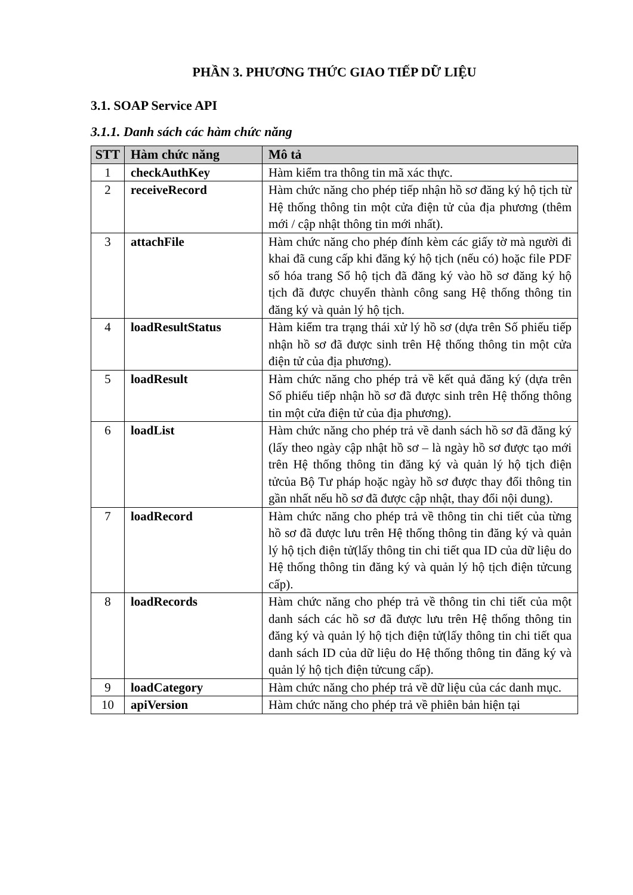PHẦN 3. PHƯƠNG THỨC GIAO TIẾP DỮ LIỆU
3.1. SOAP Service API
3.1.1. Danh sách các hàm chức năng
| STT | Hàm chức năng | Mô tả |
| --- | --- | --- |
| 1 | checkAuthKey | Hàm kiểm tra thông tin mã xác thực. |
| 2 | receiveRecord | Hàm chức năng cho phép tiếp nhận hồ sơ đăng ký hộ tịch từ Hệ thống thông tin một cửa điện tử của địa phương (thêm mới / cập nhật thông tin mới nhất). |
| 3 | attachFile | Hàm chức năng cho phép đính kèm các giấy tờ mà người đi khai đã cung cấp khi đăng ký hộ tịch (nếu có) hoặc file PDF số hóa trang Sổ hộ tịch đã đăng ký vào hồ sơ đăng ký hộ tịch đã được chuyển thành công sang Hệ thống thông tin đăng ký và quản lý hộ tịch. |
| 4 | loadResultStatus | Hàm kiểm tra trạng thái xử lý hồ sơ (dựa trên Số phiếu tiếp nhận hồ sơ đã được sinh trên Hệ thống thông tin một cửa điện tử của địa phương). |
| 5 | loadResult | Hàm chức năng cho phép trả về kết quả đăng ký (dựa trên Số phiếu tiếp nhận hồ sơ đã được sinh trên Hệ thống thông tin một cửa điện tử của địa phương). |
| 6 | loadList | Hàm chức năng cho phép trả về danh sách hồ sơ đã đăng ký (lấy theo ngày cập nhật hồ sơ – là ngày hồ sơ được tạo mới trên Hệ thống thông tin đăng ký và quản lý hộ tịch điện tửcủa Bộ Tư pháp hoặc ngày hồ sơ được thay đổi thông tin gần nhất nếu hồ sơ đã được cập nhật, thay đổi nội dung). |
| 7 | loadRecord | Hàm chức năng cho phép trả về thông tin chi tiết của từng hồ sơ đã được lưu trên Hệ thống thông tin đăng ký và quản lý hộ tịch điện tử(lấy thông tin chi tiết qua ID của dữ liệu do Hệ thống thông tin đăng ký và quản lý hộ tịch điện tửcung cấp). |
| 8 | loadRecords | Hàm chức năng cho phép trả về thông tin chi tiết của một danh sách các hồ sơ đã được lưu trên Hệ thống thông tin đăng ký và quản lý hộ tịch điện tử(lấy thông tin chi tiết qua danh sách ID của dữ liệu do Hệ thống thông tin đăng ký và quản lý hộ tịch điện tửcung cấp). |
| 9 | loadCategory | Hàm chức năng cho phép trả về dữ liệu của các danh mục. |
| 10 | apiVersion | Hàm chức năng cho phép trả về phiên bản hiện tại |